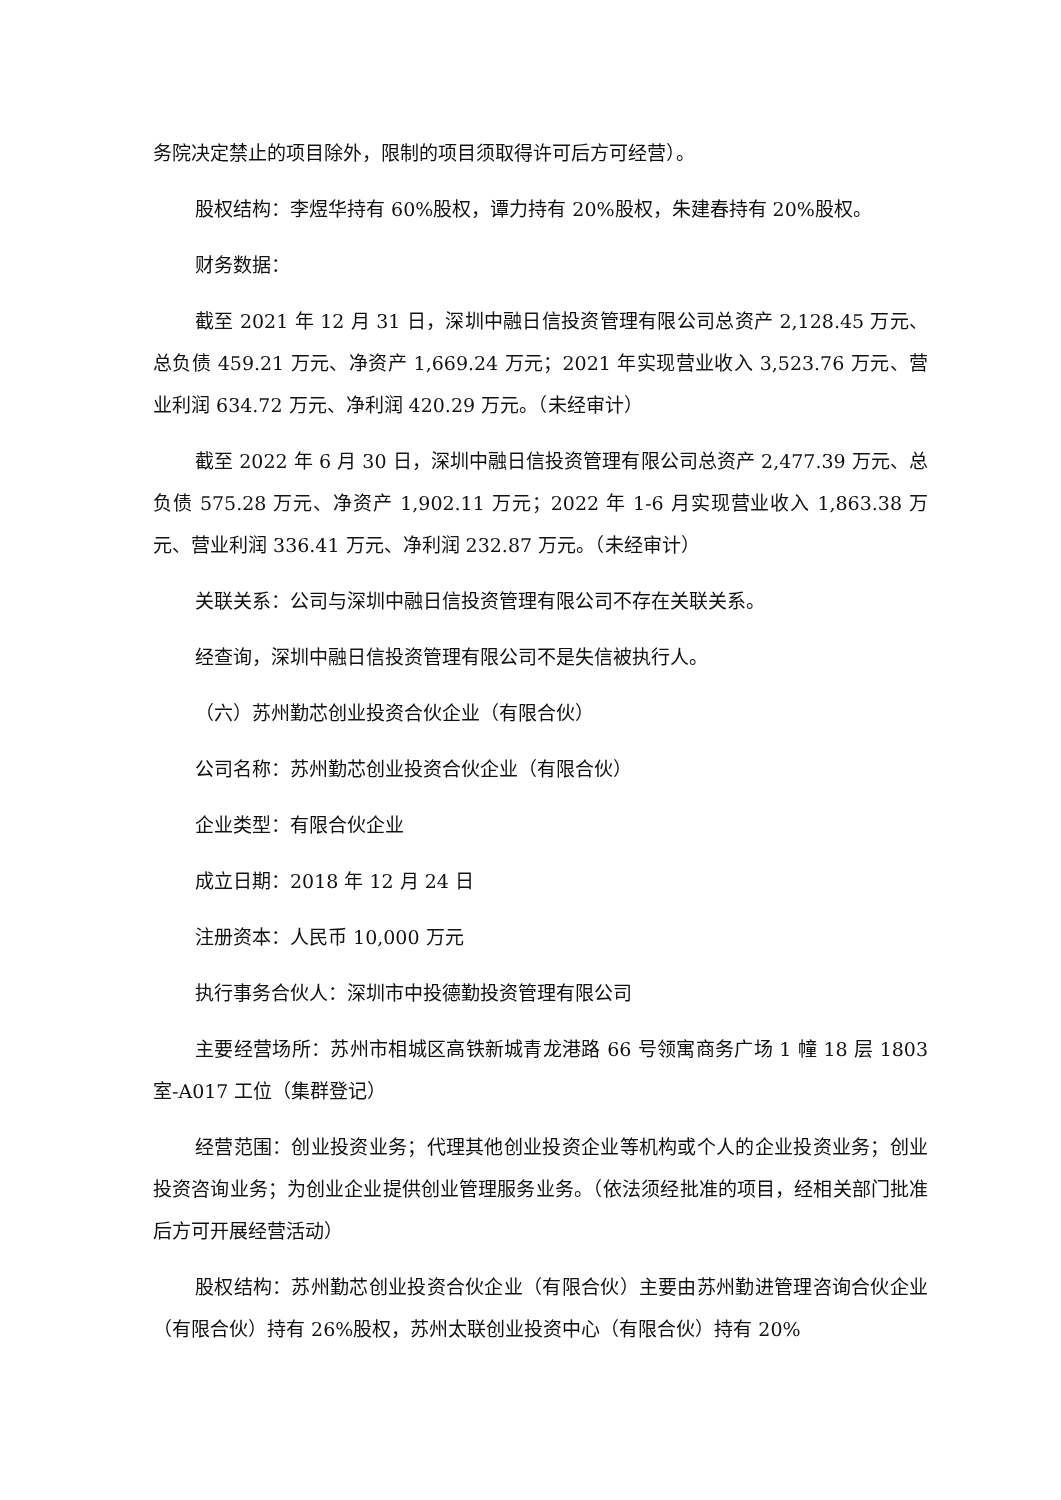务院决定禁止的项目除外，限制的项目须取得许可后方可经营）。
股权结构：李煜华持有 60%股权，谭力持有 20%股权，朱建春持有 20%股权。
财务数据：
截至 2021 年 12 月 31 日，深圳中融日信投资管理有限公司总资产 2,128.45 万元、总负债 459.21 万元、净资产 1,669.24 万元；2021 年实现营业收入 3,523.76 万元、营业利润 634.72 万元、净利润 420.29 万元。（未经审计）
截至 2022 年 6 月 30 日，深圳中融日信投资管理有限公司总资产 2,477.39 万元、总负债 575.28 万元、净资产 1,902.11 万元；2022 年 1-6 月实现营业收入 1,863.38 万元、营业利润 336.41 万元、净利润 232.87 万元。（未经审计）
关联关系：公司与深圳中融日信投资管理有限公司不存在关联关系。
经查询，深圳中融日信投资管理有限公司不是失信被执行人。
（六）苏州勤芯创业投资合伙企业（有限合伙）
公司名称：苏州勤芯创业投资合伙企业（有限合伙）
企业类型：有限合伙企业
成立日期：2018 年 12 月 24 日
注册资本：人民币 10,000 万元
执行事务合伙人：深圳市中投德勤投资管理有限公司
主要经营场所：苏州市相城区高铁新城青龙港路 66 号领寓商务广场 1 幢 18 层 1803 室-A017 工位（集群登记）
经营范围：创业投资业务；代理其他创业投资企业等机构或个人的企业投资业务；创业投资咨询业务；为创业企业提供创业管理服务业务。（依法须经批准的项目，经相关部门批准后方可开展经营活动）
股权结构：苏州勤芯创业投资合伙企业（有限合伙）主要由苏州勤进管理咨询合伙企业（有限合伙）持有 26%股权，苏州太联创业投资中心（有限合伙）持有 20%